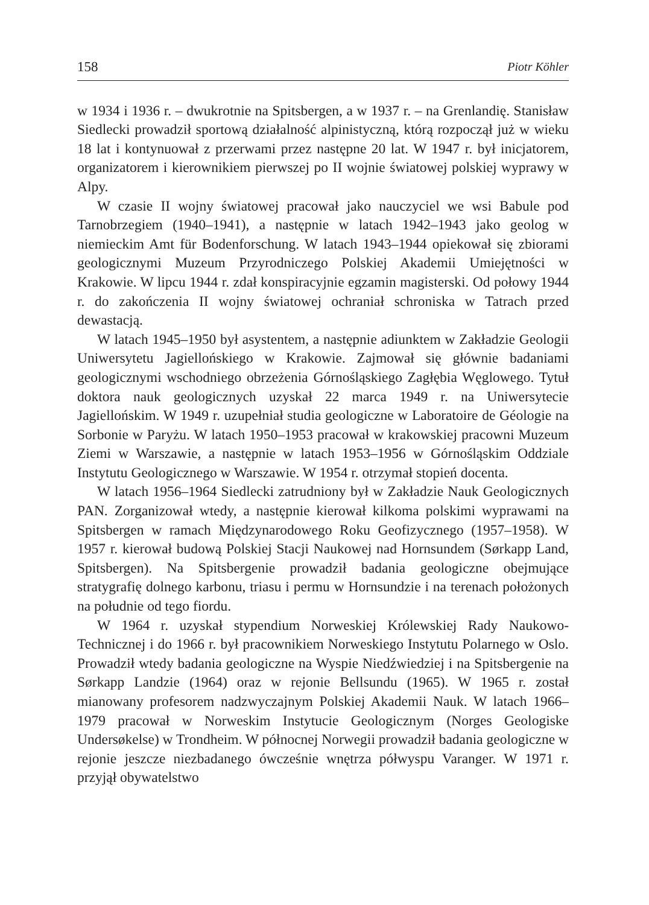158 Piotr Köhler
w 1934 i 1936 r. – dwukrotnie na Spitsbergen, a w 1937 r. – na Grenlandię. Stanisław Siedlecki prowadził sportową działalność alpinistyczną, którą rozpoczął już w wieku 18 lat i kontynuował z przerwami przez następne 20 lat. W 1947 r. był inicjatorem, organizatorem i kierownikiem pierwszej po II wojnie światowej polskiej wyprawy w Alpy.
W czasie II wojny światowej pracował jako nauczyciel we wsi Babule pod Tarnobrzegiem (1940–1941), a następnie w latach 1942–1943 jako geolog w niemieckim Amt für Bodenforschung. W latach 1943–1944 opiekował się zbiorami geologicznymi Muzeum Przyrodniczego Polskiej Akademii Umiejętności w Krakowie. W lipcu 1944 r. zdał konspiracyjnie egzamin magisterski. Od połowy 1944 r. do zakończenia II wojny światowej ochraniał schroniska w Tatrach przed dewastacją.
W latach 1945–1950 był asystentem, a następnie adiunktem w Zakładzie Geologii Uniwersytetu Jagiellońskiego w Krakowie. Zajmował się głównie badaniami geologicznymi wschodniego obrzeżenia Górnośląskiego Zagłębia Węglowego. Tytuł doktora nauk geologicznych uzyskał 22 marca 1949 r. na Uniwersytecie Jagiellońskim. W 1949 r. uzupełniał studia geologiczne w Laboratoire de Géologie na Sorbonie w Paryżu. W latach 1950–1953 pracował w krakowskiej pracowni Muzeum Ziemi w Warszawie, a następnie w latach 1953–1956 w Górnośląskim Oddziale Instytutu Geologicznego w Warszawie. W 1954 r. otrzymał stopień docenta.
W latach 1956–1964 Siedlecki zatrudniony był w Zakładzie Nauk Geologicznych PAN. Zorganizował wtedy, a następnie kierował kilkoma polskimi wyprawami na Spitsbergen w ramach Międzynarodowego Roku Geofizycznego (1957–1958). W 1957 r. kierował budową Polskiej Stacji Naukowej nad Hornsundem (Sørkapp Land, Spitsbergen). Na Spitsbergenie prowadził badania geologiczne obejmujące stratygrafię dolnego karbonu, triasu i permu w Hornsundzie i na terenach położonych na południe od tego fiordu.
W 1964 r. uzyskał stypendium Norweskiej Królewskiej Rady Naukowo-Technicznej i do 1966 r. był pracownikiem Norweskiego Instytutu Polarnego w Oslo. Prowadził wtedy badania geologiczne na Wyspie Niedźwiedziej i na Spitsbergenie na Sørkapp Landzie (1964) oraz w rejonie Bellsundu (1965). W 1965 r. został mianowany profesorem nadzwyczajnym Polskiej Akademii Nauk. W latach 1966–1979 pracował w Norweskim Instytucie Geologicznym (Norges Geologiske Undersøkelse) w Trondheim. W północnej Norwegii prowadził badania geologiczne w rejonie jeszcze niezbadanego ówcześnie wnętrza półwyspu Varanger. W 1971 r. przyjął obywatelstwo